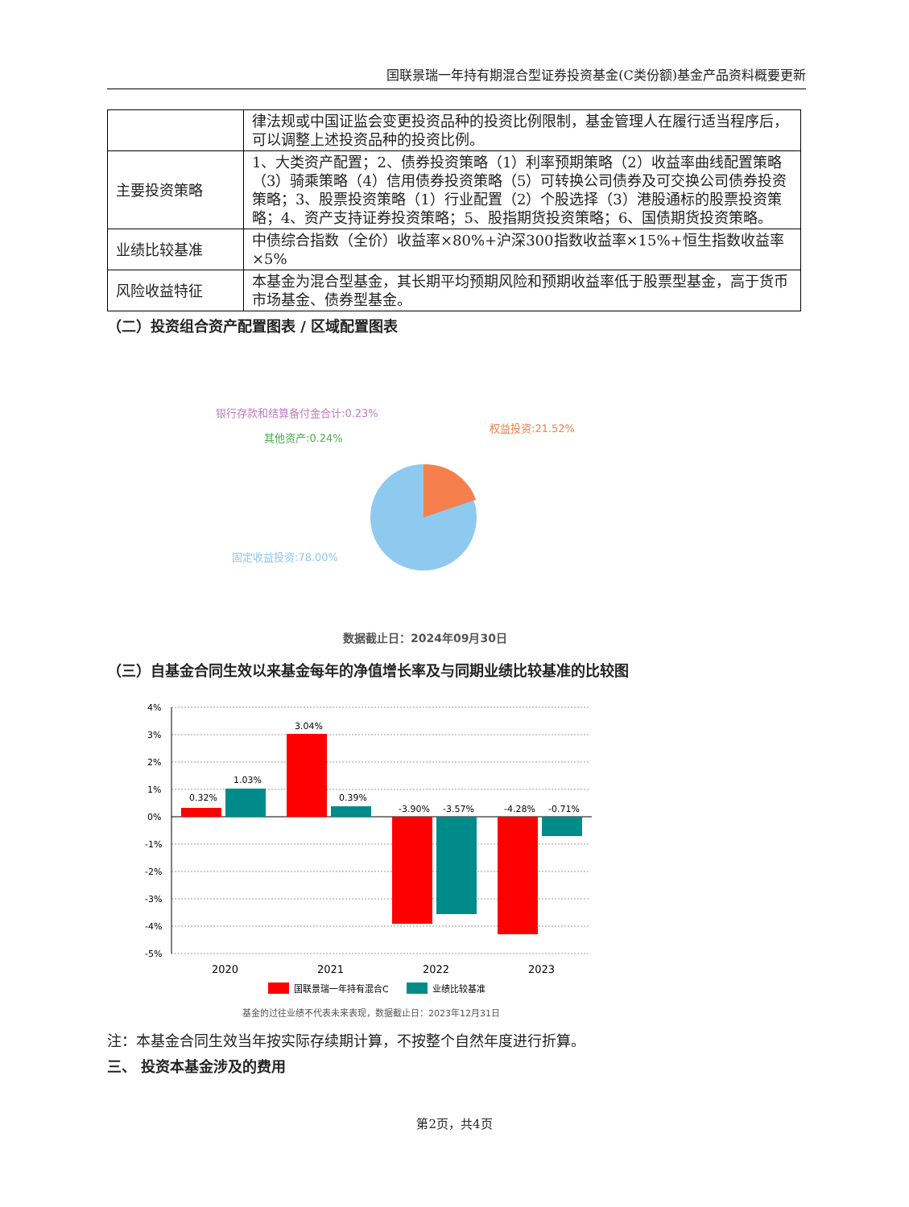国联景瑞一年持有期混合型证券投资基金(C类份额)基金产品资料概要更新
| | 律法规或中国证监会变更投资品种的投资比例限制，基金管理人在履行适当程序后，可以调整上述投资品种的投资比例。 |
| 主要投资策略 | 1、大类资产配置；2、债券投资策略（1）利率预期策略（2）收益率曲线配置策略（3）骑乘策略（4）信用债券投资策略（5）可转换公司债券及可交换公司债券投资策略；3、股票投资策略（1）行业配置（2）个股选择（3）港股通标的股票投资策略；4、资产支持证券投资策略；5、股指期货投资策略；6、国债期货投资策略。 |
| 业绩比较基准 | 中债综合指数（全价）收益率×80%+沪深300指数收益率×15%+恒生指数收益率×5% |
| 风险收益特征 | 本基金为混合型基金，其长期平均预期风险和预期收益率低于股票型基金，高于货币市场基金、债券型基金。 |
（二）投资组合资产配置图表 / 区域配置图表
银行存款和结算备付金合计:0.23%
其他资产:0.24%
权益投资:21.52%
固定收益投资:78.00%
数据截止日：2024年09月30日
（三）自基金合同生效以来基金每年的净值增长率及与同期业绩比较基准的比较图
4%
3%
2%
1%
0%
-1%
-2%
-3%
-4%
-5%
0.32%
1.03%
3.04%
0.39%
-3.90%
-3.57%
-4.28%
-0.71%
2020
2021
2022
2023
国联景瑞一年持有混合C
业绩比较基准
基金的过往业绩不代表未来表现，数据截止日：2023年12月31日
注：本基金合同生效当年按实际存续期计算，不按整个自然年度进行折算。
三、 投资本基金涉及的费用
第2页，共4页